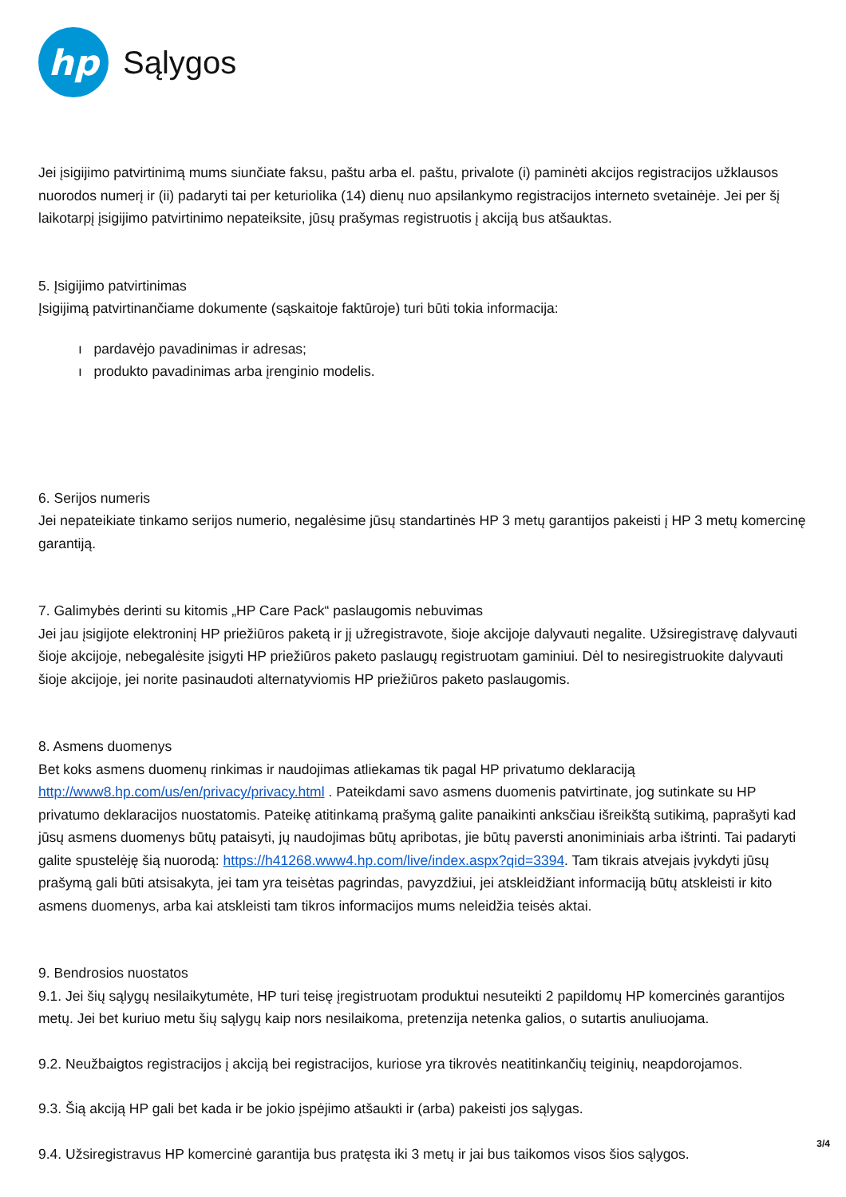hp
Sąlygos
Jei įsigijimo patvirtinimą mums siunčiate faksu, paštu arba el. paštu, privalote (i) paminėti akcijos registracijos užklausos nuorodos numerį ir (ii) padaryti tai per keturiolika (14) dienų nuo apsilankymo registracijos interneto svetainėje. Jei per šį laikotarpį įsigijimo patvirtinimo nepateiksite, jūsų prašymas registruotis į akciją bus atšauktas.
5. Įsigijimo patvirtinimas
Įsigijimą patvirtinančiame dokumente (sąskaitoje faktūroje) turi būti tokia informacija:
ı pardavėjo pavadinimas ir adresas;
ı produkto pavadinimas arba įrenginio modelis.
6. Serijos numeris
Jei nepateikiate tinkamo serijos numerio, negalėsime jūsų standartinės HP 3 metų garantijos pakeisti į HP 3 metų komercinę garantiją.
7. Galimybės derinti su kitomis „HP Care Pack“ paslaugomis nebuvimas
Jei jau įsigijote elektroninį HP priežiūros paketą ir jį užregistravote, šioje akcijoje dalyvauti negalite. Užsiregistravę dalyvauti šioje akcijoje, nebegalėsite įsigyti HP priežiūros paketo paslaugų registruotam gaminiui. Dėl to nesiregistruokite dalyvauti šioje akcijoje, jei norite pasinaudoti alternatyviomis HP priežiūros paketo paslaugomis.
8. Asmens duomenys
Bet koks asmens duomenų rinkimas ir naudojimas atliekamas tik pagal HP privatumo deklaraciją http://www8.hp.com/us/en/privacy/privacy.html . Pateikdami savo asmens duomenis patvirtinate, jog sutinkate su HP privatumo deklaracijos nuostatomis. Pateikę atitinkamą prašymą galite panaikinti anksčiau išreikštą sutikimą, paprašyti kad jūsų asmens duomenys būtų pataisyti, jų naudojimas būtų apribotas, jie būtų paversti anoniminiais arba ištrinti. Tai padaryti galite spustelėję šią nuorodą: https://h41268.www4.hp.com/live/index.aspx?qid=3394. Tam tikrais atvejais įvykdyti jūsų prašymą gali būti atsisakyta, jei tam yra teisėtas pagrindas, pavyzdžiui, jei atskleidžiant informaciją būtų atskleisti ir kito asmens duomenys, arba kai atskleisti tam tikros informacijos mums neleidžia teisės aktai.
9. Bendrosios nuostatos
9.1. Jei šių sąlygų nesilaikytumėte, HP turi teisę įregistruotam produktui nesuteikti 2 papildomų HP komercinės garantijos metų. Jei bet kuriuo metu šių sąlygų kaip nors nesilaikoma, pretenzija netenka galios, o sutartis anuliuojama.
9.2. Neužbaigtos registracijos į akciją bei registracijos, kuriose yra tikrovės neatitinkančių teiginių, neapdorojamos.
9.3. Šią akciją HP gali bet kada ir be jokio įspėjimo atšaukti ir (arba) pakeisti jos sąlygas.
9.4. Užsiregistravus HP komercinė garantija bus pratęsta iki 3 metų ir jai bus taikomos visos šios sąlygos.
3/4